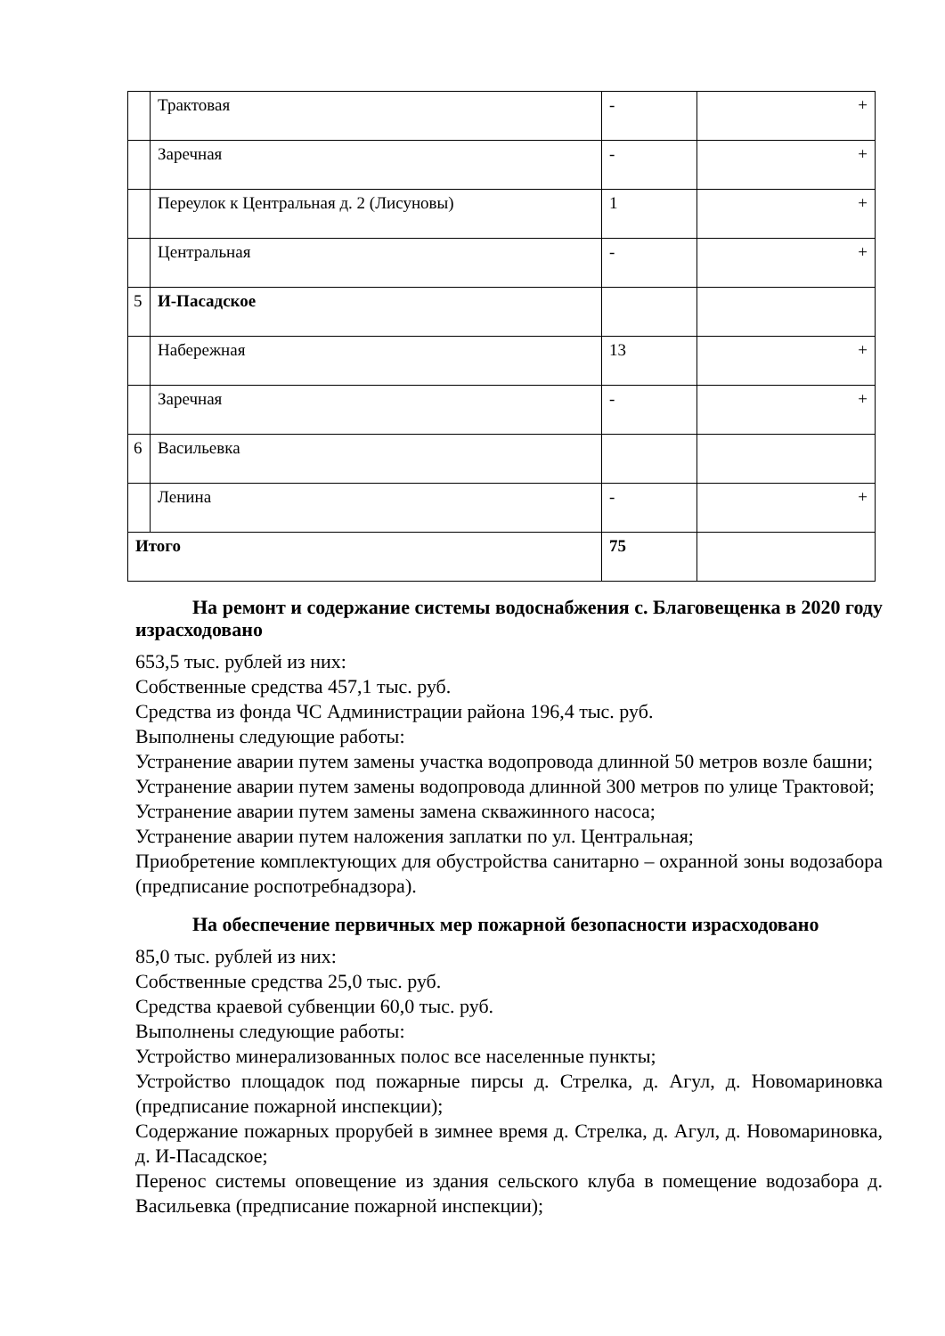| | Трактовая | - | + |
| | Заречная | - | + |
| | Переулок к Центральная д. 2 (Лисуновы) | 1 | + |
| | Центральная | - | + |
| 5 | И-Пасадское | | |
| | Набережная | 13 | + |
| | Заречная | - | + |
| 6 | Васильевка | | |
| | Ленина | - | + |
| Итого | | 75 | |
На ремонт и содержание системы водоснабжения с. Благовещенка в 2020 году израсходовано
653,5 тыс. рублей из них:
Собственные средства 457,1 тыс. руб.
Средства из фонда ЧС Администрации района 196,4 тыс. руб.
Выполнены следующие работы:
Устранение аварии путем замены участка водопровода длинной 50 метров возле башни;
Устранение аварии путем замены водопровода длинной 300 метров по улице Трактовой;
Устранение аварии путем замены замена скважинного насоса;
Устранение аварии путем наложения заплатки по ул. Центральная;
Приобретение комплектующих для обустройства санитарно – охранной зоны водозабора (предписание роспотребнадзора).
На обеспечение первичных мер пожарной безопасности израсходовано
85,0 тыс. рублей из них:
Собственные средства 25,0 тыс. руб.
Средства краевой субвенции 60,0 тыс. руб.
Выполнены следующие работы:
Устройство минерализованных полос все населенные пункты;
Устройство площадок под пожарные пирсы д. Стрелка, д. Агул, д. Новомариновка (предписание пожарной инспекции);
Содержание пожарных прорубей в зимнее время д. Стрелка, д. Агул, д. Новомариновка, д. И-Пасадское;
Перенос системы оповещение из здания сельского клуба в помещение водозабора д. Васильевка (предписание пожарной инспекции);